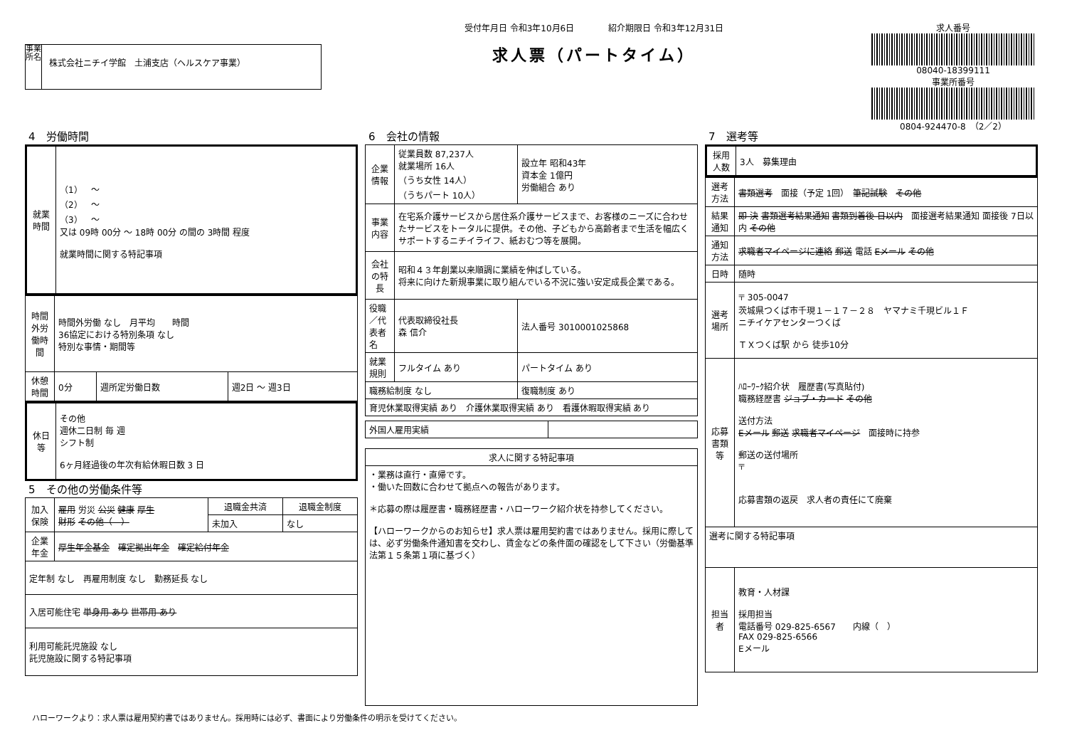事業所名
株式会社ニチイ学館　土浦支店（ヘルスケア事業）
受付年月日 令和3年10月6日　　　　紹介期限日 令和3年12月31日
求人票（パートタイム）
求人番号
08040-18399111
事業所番号
0804-924470-8　（2／2）
4　労働時間
| 就業時間 | （1） ～ （2） ～ （3） ～ 又は 09時 00分 ～ 18時 00分 の間の 3時間 程度 就業時間に関する特記事項 |
| 時間外労働時間 | 時間外労働 なし 月平均 時間 36協定における特別条項 なし 特別な事情・期間等 | | |
| 休憩時間 | 0分 | 週所定労働日数 | 週2日 ～ 週3日 |
| 休日等 | その他 週休二日制 毎 週 シフト制 6ヶ月経過後の年次有給休暇日数 3 日 |
5　その他の労働条件等
| 加入保険 | 雇用 労災 公災 健康 厚生 財形 その他（ ） | 退職金共済 | 退職金制度 |
| | | 未加入 | なし |
| 企業年金 | 厚生年金基金 確定拠出年金 確定給付年金 | | |
| 定年制 なし 再雇用制度 なし 勤務延長 なし | | | |
| 入居可能住宅 単身用 あり 世帯用 あり | | | |
| 利用可能託児施設 なし 託児施設に関する特記事項 | | | |
6　会社の情報
| 企業情報 | 従業員数 87,237人 就業場所 16人 （うち女性 14人） （うちパート 10人） | 設立年 昭和43年 資本金 1億円 労働組合 あり | |
| 事業内容 | 在宅系介護サービスから居住系介護サービスまで、お客様のニーズに合わせたサービスをトータルに提供。その他、子どもから高齢者まで生活を幅広くサポートするニチイライフ、紙おむつ等を展開。 | | |
| 会社の特長 | 昭和４３年創業以来順調に業績を伸ばしている。 将来に向けた新規事業に取り組んでいる不況に強い安定成長企業である。 | | |
| 役職／代表者名 | 代表取締役社長 森 信介 | | 法人番号 3010001025868 |
| 就業規則 | フルタイム あり | | パートタイム あり |
| 職務給制度 なし | | 復職制度 あり | |
| 育児休業取得実績 あり 介護休業取得実績 あり 看護休暇取得実績 あり | | | |
| 外国人雇用実績 | |
| 求人に関する特記事項 |
| --- |
| ・業務は直行・直帰です。 ・働いた回数に合わせて拠点への報告があります。 ＊応募の際は履歴書・職務経歴書・ハローワーク紹介状を持参してください。 【ハローワークからのお知らせ】求人票は雇用契約書ではありません。採用に際しては、必ず労働条件通知書を交わし、賃金などの条件面の確認をして下さい（労働基準法第１５条第１項に基づく） |
7　選考等
| 採用人数 | 3人 募集理由 |
| 選考方法 | 書類選考 面接（予定 1回） 筆記試験 その他 |
| 結果通知 | 即 決 書類選考結果通知 書類到着後 日以内 面接選考結果通知 面接後 7日以内 その他 |
| 通知方法 | 求職者マイページに連絡 郵送 電話 Eメール その他 |
| 日時 | 随時 |
| 選考場所 | 〒 305-0047 茨城県つくば市千現１－１７－２８ ヤマナミ千現ビル１Ｆ ニチイケアセンターつくば ＴＸつくば駅 から 徒歩10分 |
| 応募書類等 | ﾊﾛｰﾜｰｸ紹介状 履歴書(写真貼付) 職務経歴書 ジョブ・カード その他 送付方法 Eメール 郵送 求職者マイページ 面接時に持参 郵送の送付場所 〒 応募書類の返戻 求人者の責任にて廃棄 |
| 選考に関する特記事項 | |
| 担当者 | 教育・人材課 採用担当 電話番号 029-825-6567 内線（ ） FAX 029-825-6566 Eメール |
ハローワークより：求人票は雇用契約書ではありません。採用時には必ず、書面により労働条件の明示を受けてください。